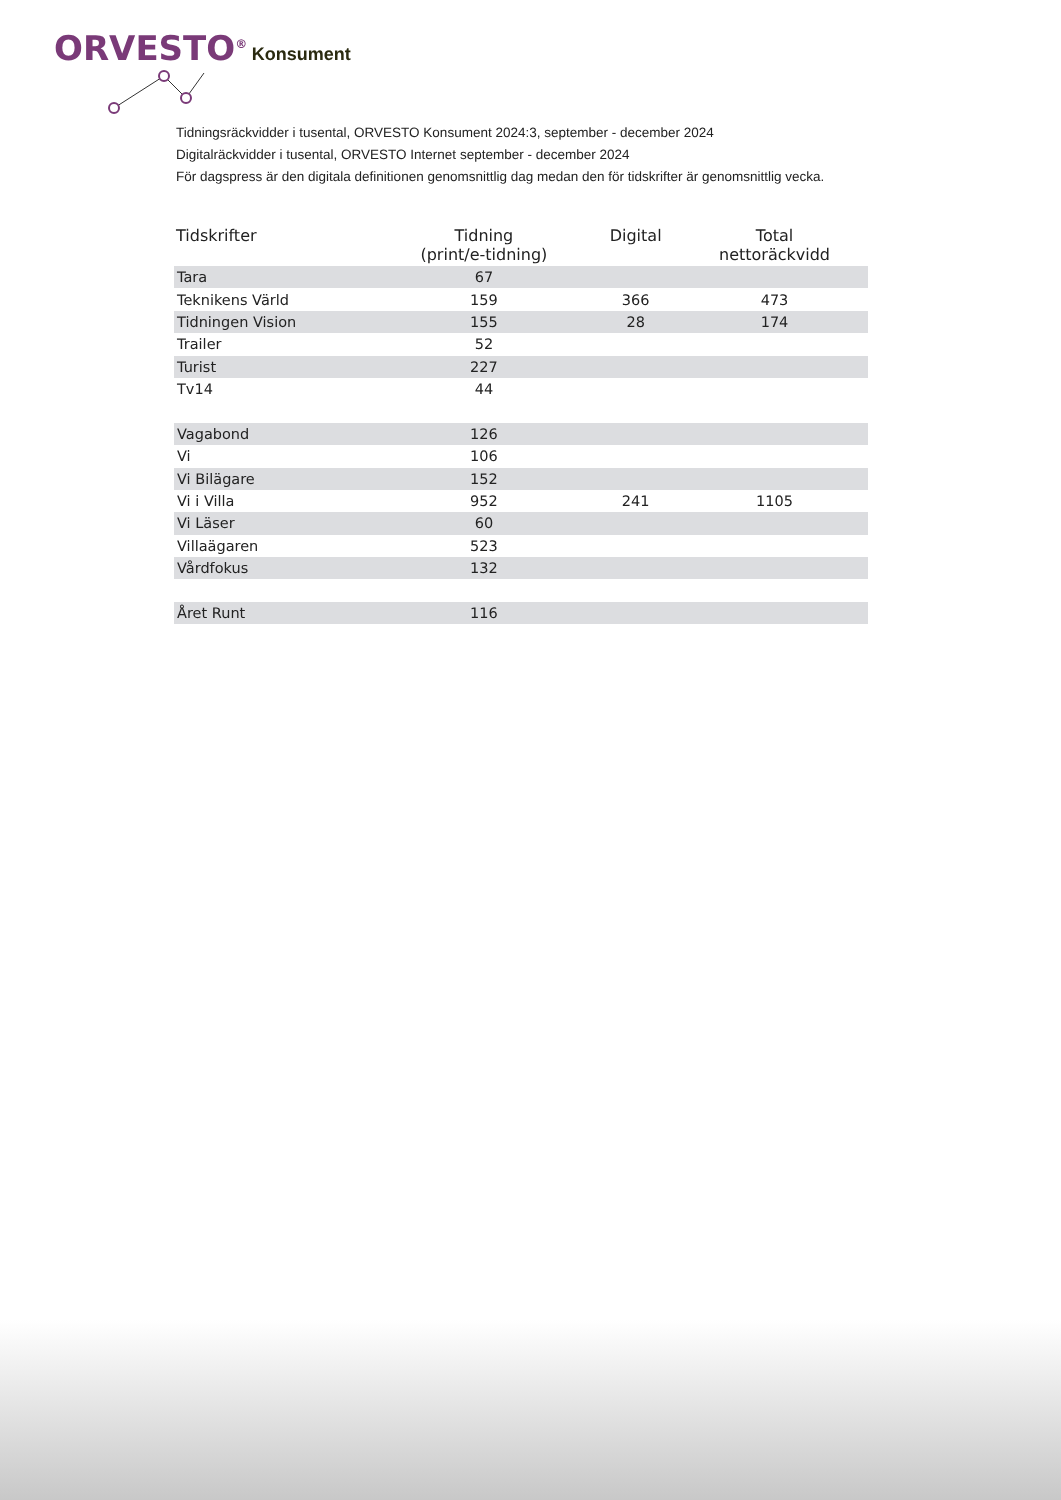ORVESTO<sup>®</sup> Konsument
Tidningsräckvidder i tusental, ORVESTO Konsument 2024:3, september - december 2024
Digitalräckvidder i tusental, ORVESTO Internet september - december 2024
För dagspress är den digitala definitionen genomsnittlig dag medan den för tidskrifter är genomsnittlig vecka.
| Tidskrifter | Tidning (print/e-tidning) | Digital | Total nettoräckvidd |
| --- | --- | --- | --- |
| Tara | 67 | | |
| Teknikens Värld | 159 | 366 | 473 |
| Tidningen Vision | 155 | 28 | 174 |
| Trailer | 52 | | |
| Turist | 227 | | |
| Tv14 | 44 | | |
| Vagabond | 126 | | |
| Vi | 106 | | |
| Vi Bilägare | 152 | | |
| Vi i Villa | 952 | 241 | 1105 |
| Vi Läser | 60 | | |
| Villaägaren | 523 | | |
| Vårdfokus | 132 | | |
| Året Runt | 116 | | |